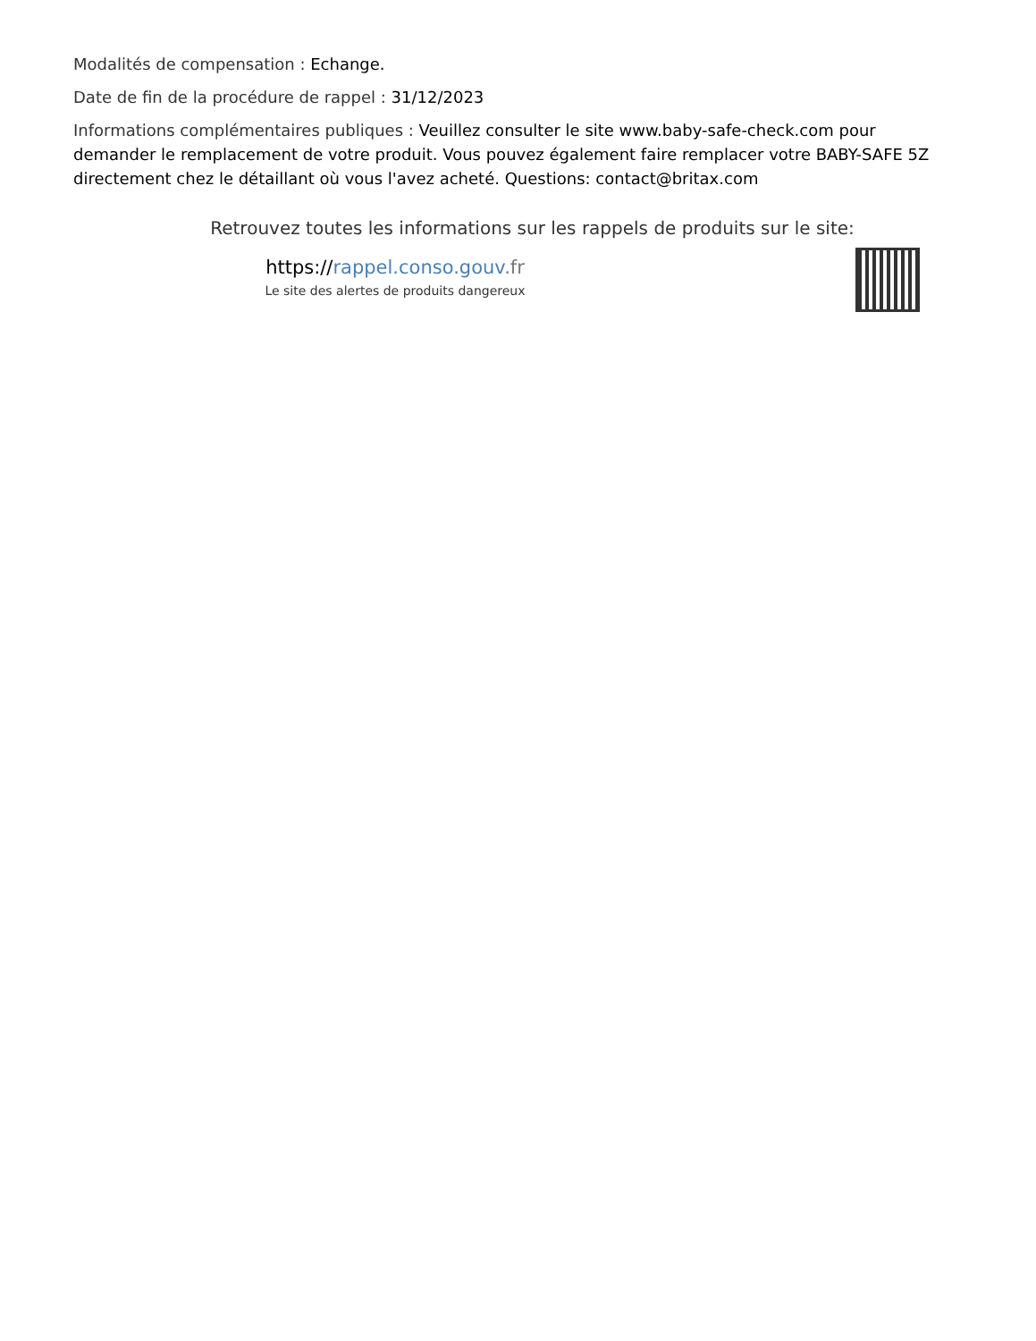Modalités de compensation : Echange.
Date de fin de la procédure de rappel : 31/12/2023
Informations complémentaires publiques : Veuillez consulter le site www.baby-safe-check.com pour demander le remplacement de votre produit. Vous pouvez également faire remplacer votre BABY-SAFE 5Z directement chez le détaillant où vous l'avez acheté. Questions: contact@britax.com
Retrouvez toutes les informations sur les rappels de produits sur le site:
https://rappel.conso.gouv.fr
Le site des alertes de produits dangereux